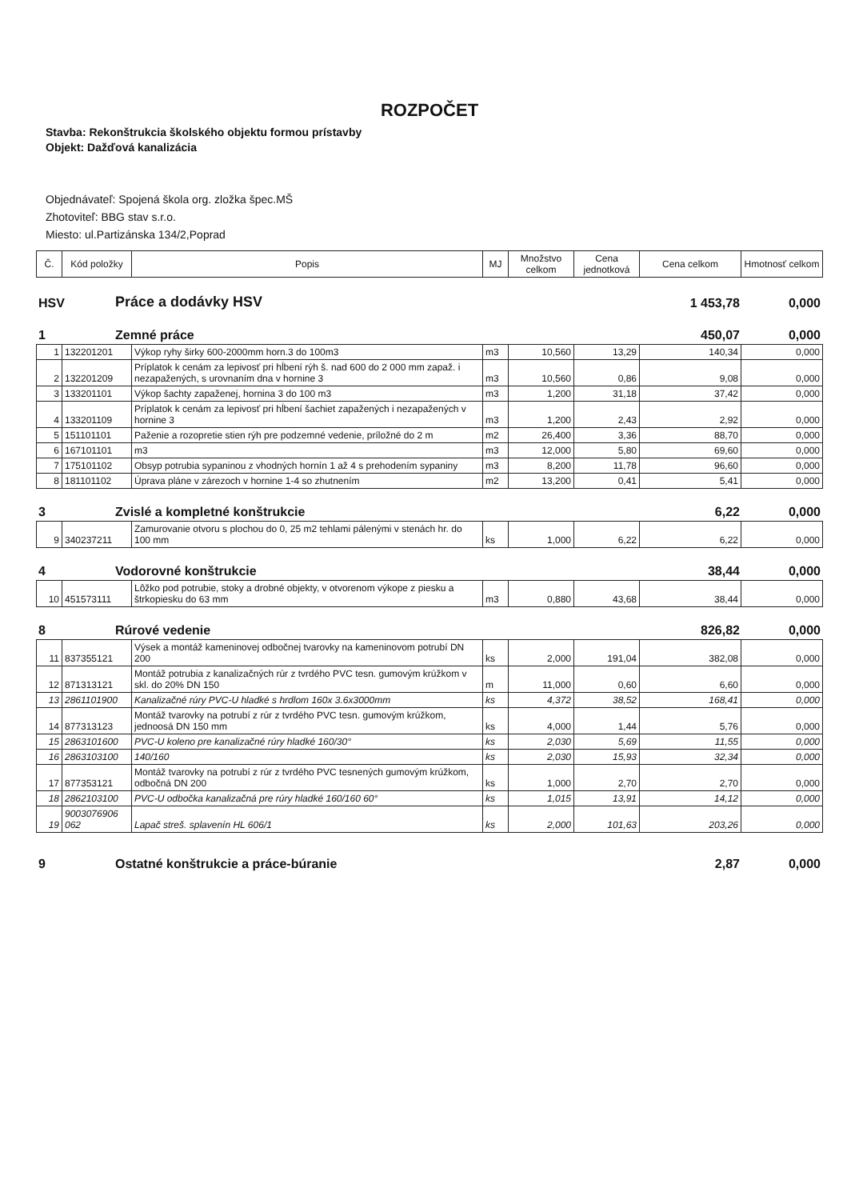ROZPOČET
Stavba: Rekonštrukcia školského objektu formou prístavby
Objekt: Dažďová kanalizácia
Objednávateľ: Spojená škola org. zložka špec.MŠ
Zhotoviteľ: BBG stav s.r.o.
Miesto: ul.Partizánska 134/2,Poprad
| Č. | Kód položky | Popis | MJ | Množstvo celkom | Cena jednotková | Cena celkom | Hmotnosť celkom |
| --- | --- | --- | --- | --- | --- | --- | --- |
| HSV | Práce a dodávky HSV | 1 453,78 | 0,000 |
| 1 | Zemné práce | 450,07 | 0,000 |
| 1 | 132201201 | Výkop ryhy širky 600-2000mm horn.3 do 100m3 | m3 | 10,560 | 13,29 | 140,34 | 0,000 |
| 2 | 132201209 | Príplatok k cenám za lepivosť pri hĺbení rýh š. nad 600 do 2 000 mm zapaž. i nezapažených, s urovnaním dna v hornine 3 | m3 | 10,560 | 0,86 | 9,08 | 0,000 |
| 3 | 133201101 | Výkop šachty zapaženej, hornina 3 do 100 m3 | m3 | 1,200 | 31,18 | 37,42 | 0,000 |
| 4 | 133201109 | Príplatok k cenám za lepivosť pri hĺbení šachiet zapažených i nezapažených v hornine 3 | m3 | 1,200 | 2,43 | 2,92 | 0,000 |
| 5 | 151101101 | Paženie a rozopretie stien rýh pre podzemné vedenie, príložné do 2 m | m2 | 26,400 | 3,36 | 88,70 | 0,000 |
| 6 | 167101101 | m3 | m3 | 12,000 | 5,80 | 69,60 | 0,000 |
| 7 | 175101102 | Obsyp potrubia sypaninou z vhodných hornín 1 až 4 s prehodením sypaniny | m3 | 8,200 | 11,78 | 96,60 | 0,000 |
| 8 | 181101102 | Úprava pláne v zárezoch v hornine 1-4 so zhutnením | m2 | 13,200 | 0,41 | 5,41 | 0,000 |
| 3 | Zvislé a kompletné konštrukcie | 6,22 | 0,000 |
| 9 | 340237211 | Zamurovanie otvoru s plochou do 0, 25 m2 tehlami pálenými v stenách hr. do 100 mm | ks | 1,000 | 6,22 | 6,22 | 0,000 |
| 4 | Vodorovné konštrukcie | 38,44 | 0,000 |
| 10 | 451573111 | Lôžko pod potrubie, stoky a drobné objekty, v otvorenom výkope z piesku a štrkopiesku do 63 mm | m3 | 0,880 | 43,68 | 38,44 | 0,000 |
| 8 | Rúrové vedenie | 826,82 | 0,000 |
| 11 | 837355121 | Výsek a montáž kameninovej odbočnej tvarovky na kameninovom potrubí DN 200 | ks | 2,000 | 191,04 | 382,08 | 0,000 |
| 12 | 871313121 | Montáž potrubia z kanalizačných rúr z tvrdého PVC tesn. gumovým krúžkom v skl. do 20% DN 150 | m | 11,000 | 0,60 | 6,60 | 0,000 |
| 13 | 2861101900 | Kanalizačné rúry PVC-U hladké s hrdlom 160x 3.6x3000mm | ks | 4,372 | 38,52 | 168,41 | 0,000 |
| 14 | 877313123 | Montáž tvarovky na potrubí z rúr z tvrdého PVC tesn. gumovým krúžkom, jednoosá DN 150 mm | ks | 4,000 | 1,44 | 5,76 | 0,000 |
| 15 | 2863101600 | PVC-U koleno pre kanalizačné rúry hladké 160/30° | ks | 2,030 | 5,69 | 11,55 | 0,000 |
| 16 | 2863103100 | 140/160 | ks | 2,030 | 15,93 | 32,34 | 0,000 |
| 17 | 877353121 | Montáž tvarovky na potrubí z rúr z tvrdého PVC tesnených gumovým krúžkom, odbočná DN 200 | ks | 1,000 | 2,70 | 2,70 | 0,000 |
| 18 | 2862103100 | PVC-U odbočka kanalizačná pre rúry hladké 160/160 60° | ks | 1,015 | 13,91 | 14,12 | 0,000 |
| 19 | 9003076906 062 | Lapač streš. splavenín HL 606/1 | ks | 2,000 | 101,63 | 203,26 | 0,000 |
| 9 | Ostatné konštrukcie a práce-búranie | 2,87 | 0,000 |